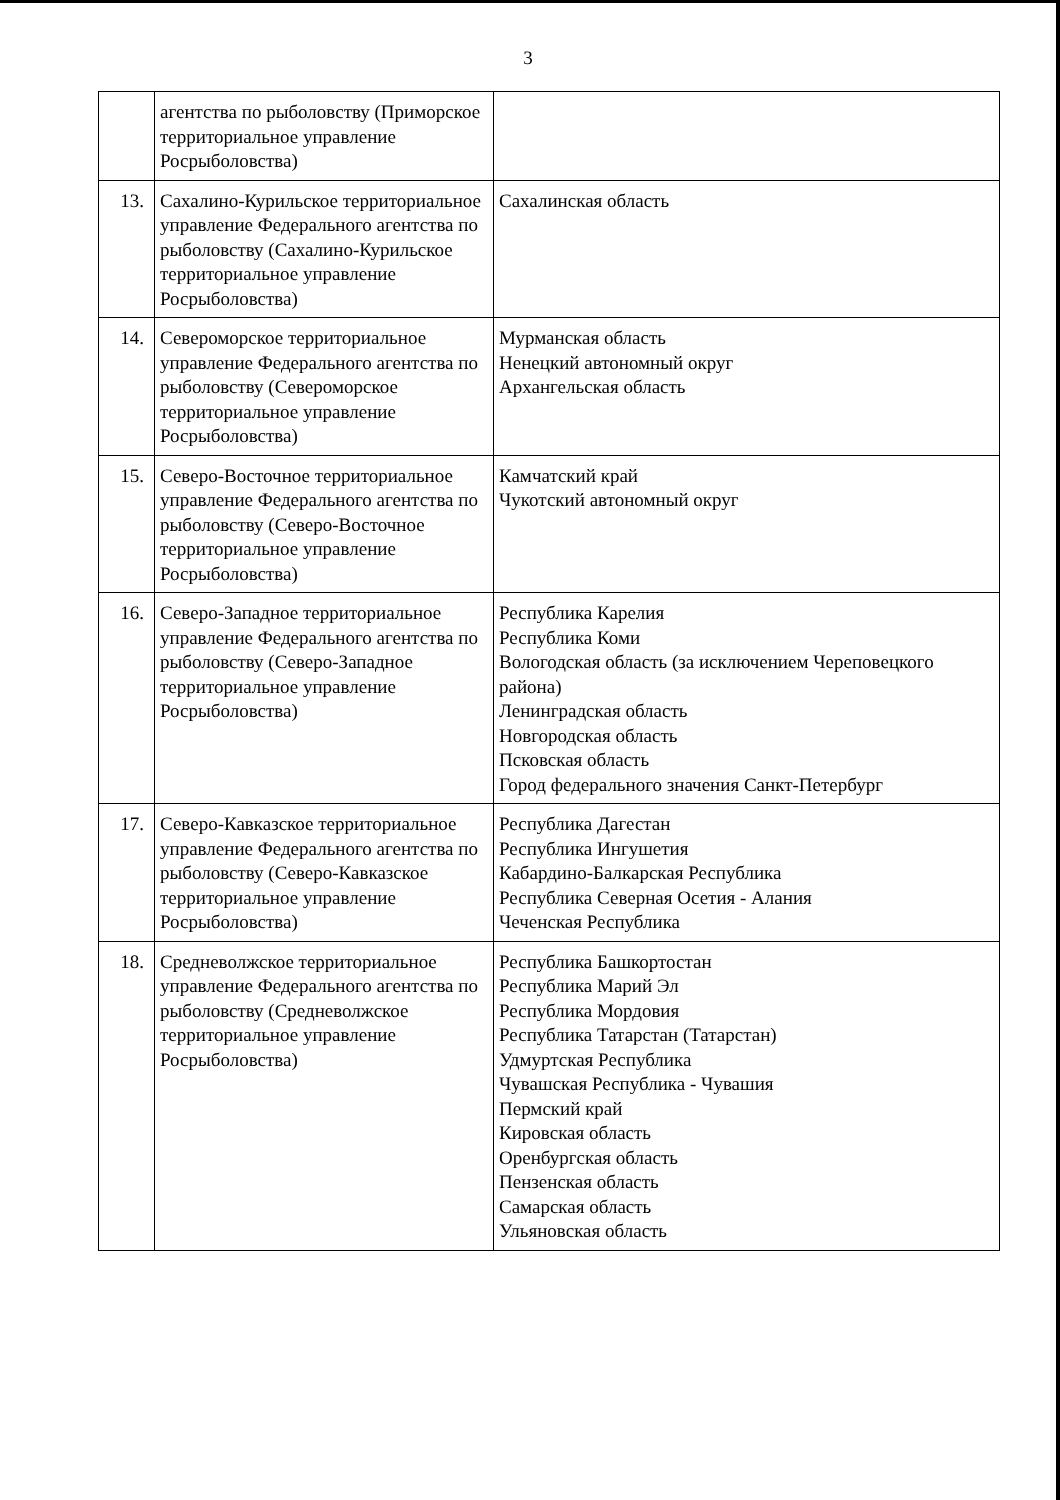3
| | агентства по рыболовству (Приморское территориальное управление Росрыболовства) | |
| 13. | Сахалино-Курильское территориальное управление Федерального агентства по рыболовству (Сахалино-Курильское территориальное управление Росрыболовства) | Сахалинская область |
| 14. | Североморское территориальное управление Федерального агентства по рыболовству (Североморское территориальное управление Росрыболовства) | Мурманская область Ненецкий автономный округ Архангельская область |
| 15. | Северо-Восточное территориальное управление Федерального агентства по рыболовству (Северо-Восточное территориальное управление Росрыболовства) | Камчатский край Чукотский автономный округ |
| 16. | Северо-Западное территориальное управление Федерального агентства по рыболовству (Северо-Западное территориальное управление Росрыболовства) | Республика Карелия Республика Коми Вологодская область (за исключением Череповецкого района) Ленинградская область Новгородская область Псковская область Город федерального значения Санкт-Петербург |
| 17. | Северо-Кавказское территориальное управление Федерального агентства по рыболовству (Северо-Кавказское территориальное управление Росрыболовства) | Республика Дагестан Республика Ингушетия Кабардино-Балкарская Республика Республика Северная Осетия - Алания Чеченская Республика |
| 18. | Средневолжское территориальное управление Федерального агентства по рыболовству (Средневолжское территориальное управление Росрыболовства) | Республика Башкортостан Республика Марий Эл Республика Мордовия Республика Татарстан (Татарстан) Удмуртская Республика Чувашская Республика - Чувашия Пермский край Кировская область Оренбургская область Пензенская область Самарская область Ульяновская область |